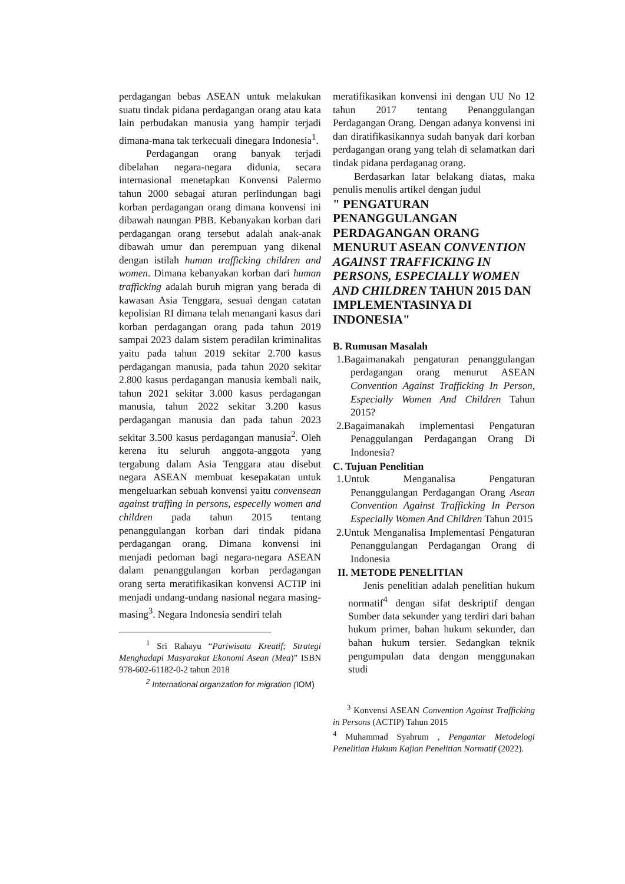perdagangan bebas ASEAN untuk melakukan suatu tindak pidana perdagangan orang atau kata lain perbudakan manusia yang hampir terjadi dimana-mana tak terkecuali dinegara Indonesia<sup>1</sup>.
Perdagangan orang banyak terjadi dibelahan negara-negara didunia, secara internasional menetapkan Konvensi Palermo tahun 2000 sebagai aturan perlindungan bagi korban perdagangan orang dimana konvensi ini dibawah naungan PBB. Kebanyakan korban dari perdagangan orang tersebut adalah anak-anak dibawah umur dan perempuan yang dikenal dengan istilah human trafficking children and women. Dimana kebanyakan korban dari human trafficking adalah buruh migran yang berada di kawasan Asia Tenggara, sesuai dengan catatan kepolisian RI dimana telah menangani kasus dari korban perdagangan orang pada tahun 2019 sampai 2023 dalam sistem peradilan kriminalitas yaitu pada tahun 2019 sekitar 2.700 kasus perdagangan manusia, pada tahun 2020 sekitar 2.800 kasus perdagangan manusia kembali naik, tahun 2021 sekitar 3.000 kasus perdagangan manusia, tahun 2022 sekitar 3.200 kasus perdagangan manusia dan pada tahun 2023 sekitar 3.500 kasus perdagangan manusia<sup>2</sup>. Oleh kerena itu seluruh anggota-anggota yang tergabung dalam Asia Tenggara atau disebut negara ASEAN membuat kesepakatan untuk mengeluarkan sebuah konvensi yaitu convensean against traffing in persons, especelly women and children pada tahun 2015 tentang penanggulangan korban dari tindak pidana perdagangan orang. Dimana konvensi ini menjadi pedoman bagi negara-negara ASEAN dalam penanggulangan korban perdagangan orang serta meratifikasikan konvensi ACTIP ini menjadi undang-undang nasional negara masing-masing<sup>3</sup>. Negara Indonesia sendiri telah
<sup>1</sup> Sri Rahayu “Pariwisata Kreatif; Strategi Menghadapi Masyarakat Ekonomi Asean (Mea)” ISBN 978-602-61182-0-2 tahun 2018
<sup>2</sup> International organzation for migration (IOM)
meratifikasikan konvensi ini dengan UU No 12 tahun 2017 tentang Penanggulangan Perdagangan Orang. Dengan adanya konvensi ini dan diratifikasikannya sudah banyak dari korban perdagangan orang yang telah di selamatkan dari tindak pidana perdaganag orang.
Berdasarkan latar belakang diatas, maka penulis menulis artikel dengan judul
" PENGATURAN PENANGGULANGAN PERDAGANGAN ORANG MENURUT ASEAN CONVENTION AGAINST TRAFFICKING IN PERSONS, ESPECIALLY WOMEN AND CHILDREN TAHUN 2015 DAN IMPLEMENTASINYA DI INDONESIA"
B. Rumusan Masalah
1.Bagaimanakah pengaturan penanggulangan perdagangan orang menurut ASEAN Convention Against Trafficking In Person, Especially Women And Children Tahun 2015?
2.Bagaimanakah implementasi Pengaturan Penaggulangan Perdagangan Orang Di Indonesia?
C. Tujuan Penelitian
1.Untuk Menganalisa Pengaturan Penanggulangan Perdagangan Orang Asean Convention Against Trafficking In Person Especially Women And Children Tahun 2015
2.Untuk Menganalisa Implementasi Pengaturan Penanggulangan Perdagangan Orang di Indonesia
II. METODE PENELITIAN
Jenis penelitian adalah penelitian hukum normatif<sup>4</sup> dengan sifat deskriptif dengan Sumber data sekunder yang terdiri dari bahan hukum primer, bahan hukum sekunder, dan bahan hukum tersier. Sedangkan teknik pengumpulan data dengan menggunakan studi
<sup>3</sup> Konvensi ASEAN Convention Against Trafficking in Persons (ACTIP) Tahun 2015
<sup>4</sup> Muhammad Syahrum , Pengantar Metodelogi Penelitian Hukum Kajian Penelitian Normatif (2022).